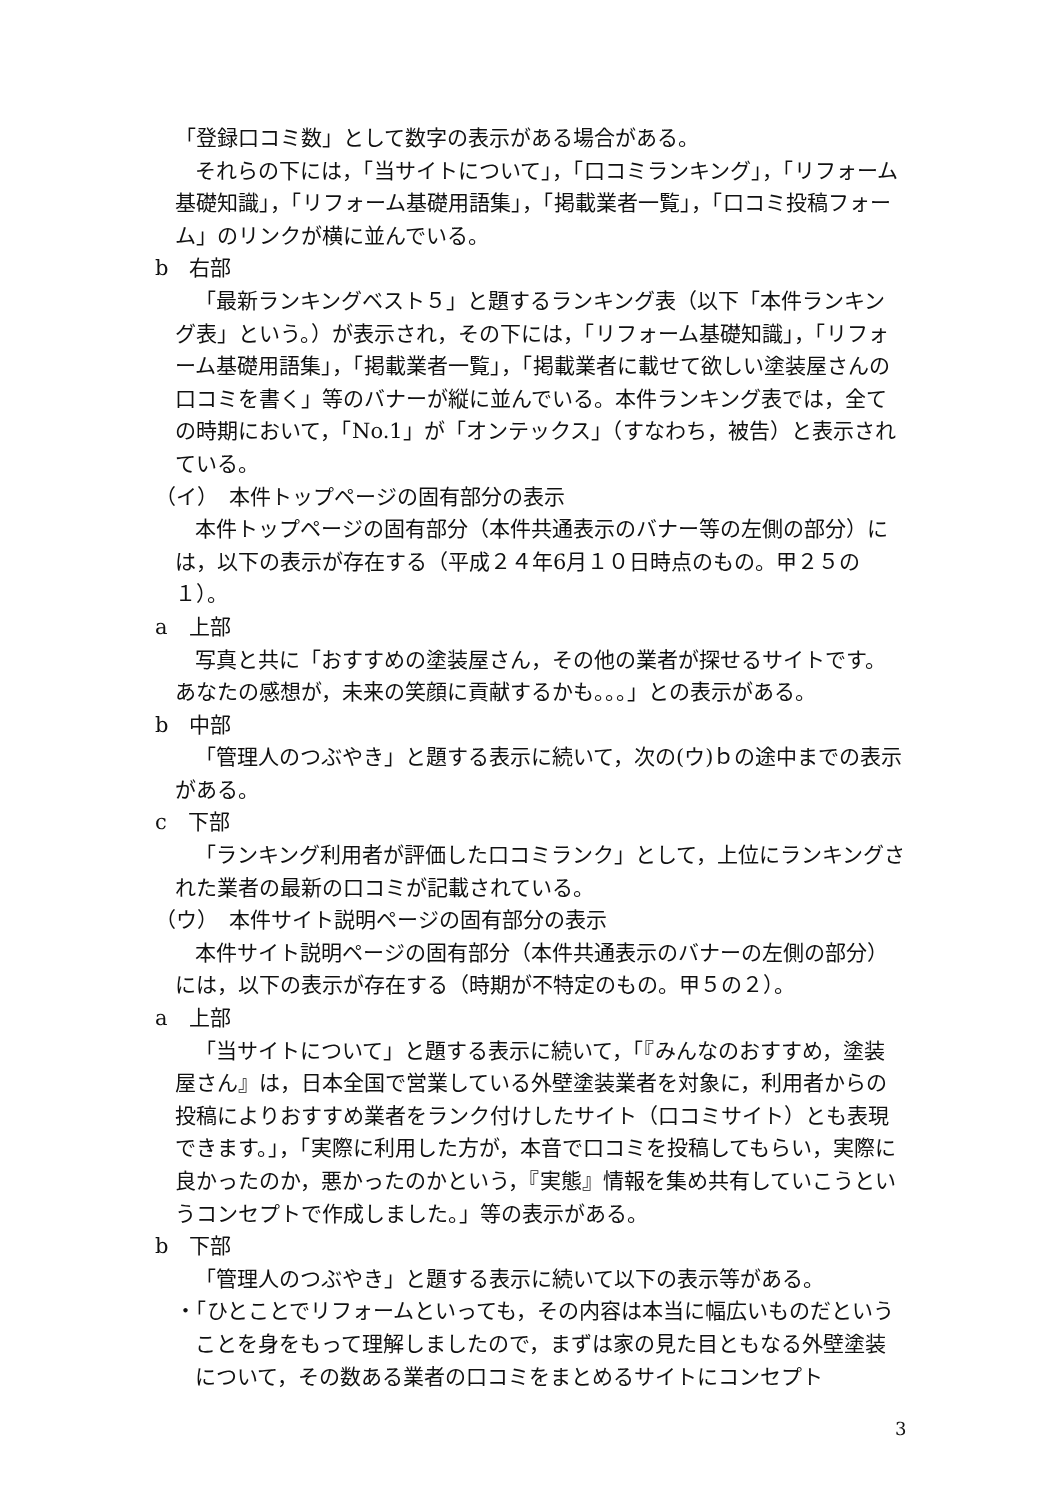「登録口コミ数」として数字の表示がある場合がある。
それらの下には，「当サイトについて」，「口コミランキング」，「リフォーム基礎知識」，「リフォーム基礎用語集」，「掲載業者一覧」，「口コミ投稿フォーム」のリンクが横に並んでいる。
b　右部
「最新ランキングベスト５」と題するランキング表（以下「本件ランキング表」という。）が表示され，その下には，「リフォーム基礎知識」，「リフォーム基礎用語集」，「掲載業者一覧」，「掲載業者に載せて欲しい塗装屋さんの口コミを書く」等のバナーが縦に並んでいる。本件ランキング表では，全ての時期において，「No.1」が「オンテックス」（すなわち，被告）と表示されている。
（イ）　本件トップページの固有部分の表示
本件トップページの固有部分（本件共通表示のバナー等の左側の部分）には，以下の表示が存在する（平成２４年6月１０日時点のもの。甲２５の１）。
a　上部
写真と共に「おすすめの塗装屋さん，その他の業者が探せるサイトです。あなたの感想が，未来の笑顔に貢献するかも。。。」との表示がある。
b　中部
「管理人のつぶやき」と題する表示に続いて，次の(ウ)ｂの途中までの表示がある。
c　下部
「ランキング利用者が評価した口コミランク」として，上位にランキングされた業者の最新の口コミが記載されている。
（ウ）　本件サイト説明ページの固有部分の表示
本件サイト説明ページの固有部分（本件共通表示のバナーの左側の部分）には，以下の表示が存在する（時期が不特定のもの。甲５の２）。
a　上部
「当サイトについて」と題する表示に続いて，「『みんなのおすすめ，塗装屋さん』は，日本全国で営業している外壁塗装業者を対象に，利用者からの投稿によりおすすめ業者をランク付けしたサイト（口コミサイト）とも表現できます。」，「実際に利用した方が，本音で口コミを投稿してもらい，実際に良かったのか，悪かったのかという，『実態』情報を集め共有していこうというコンセプトで作成しました。」等の表示がある。
b　下部
「管理人のつぶやき」と題する表示に続いて以下の表示等がある。
・「ひとことでリフォームといっても，その内容は本当に幅広いものだということを身をもって理解しましたので，まずは家の見た目ともなる外壁塗装について，その数ある業者の口コミをまとめるサイトにコンセプト
3